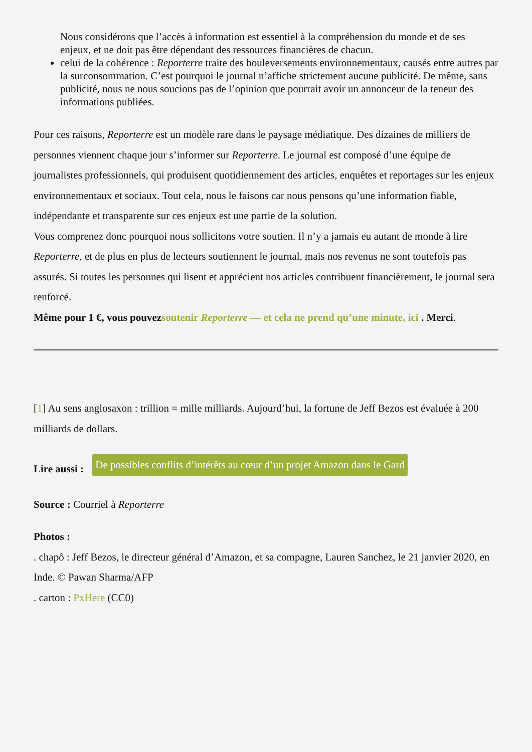Nous considérons que l’accès à information est essentiel à la compréhension du monde et de ses enjeux, et ne doit pas être dépendant des ressources financières de chacun.
celui de la cohérence : Reporterre traite des bouleversements environnementaux, causés entre autres par la surconsommation. C’est pourquoi le journal n’affiche strictement aucune publicité. De même, sans publicité, nous ne nous soucions pas de l’opinion que pourrait avoir un annonceur de la teneur des informations publiées.
Pour ces raisons, Reporterre est un modèle rare dans le paysage médiatique. Des dizaines de milliers de personnes viennent chaque jour s’informer sur Reporterre. Le journal est composé d’une équipe de journalistes professionnels, qui produisent quotidiennement des articles, enquêtes et reportages sur les enjeux environnementaux et sociaux. Tout cela, nous le faisons car nous pensons qu’une information fiable, indépendante et transparente sur ces enjeux est une partie de la solution.
Vous comprenez donc pourquoi nous sollicitons votre soutien. Il n’y a jamais eu autant de monde à lire Reporterre, et de plus en plus de lecteurs soutiennent le journal, mais nos revenus ne sont toutefois pas assurés. Si toutes les personnes qui lisent et apprécient nos articles contribuent financièrement, le journal sera renforcé.
Même pour 1 €, vous pouvezsoutenir Reporterre — et cela ne prend qu’une minute, ici . Merci.
[1] Au sens anglosaxon : trillion = mille milliards. Aujourd’hui, la fortune de Jeff Bezos est évaluée à 200 milliards de dollars.
Lire aussi : De possibles conflits d’intérêts au cœur d’un projet Amazon dans le Gard
Source : Courriel à Reporterre
Photos :
. chapô : Jeff Bezos, le directeur général d’Amazon, et sa compagne, Lauren Sanchez, le 21 janvier 2020, en Inde. © Pawan Sharma/AFP
. carton : PxHere (CC0)